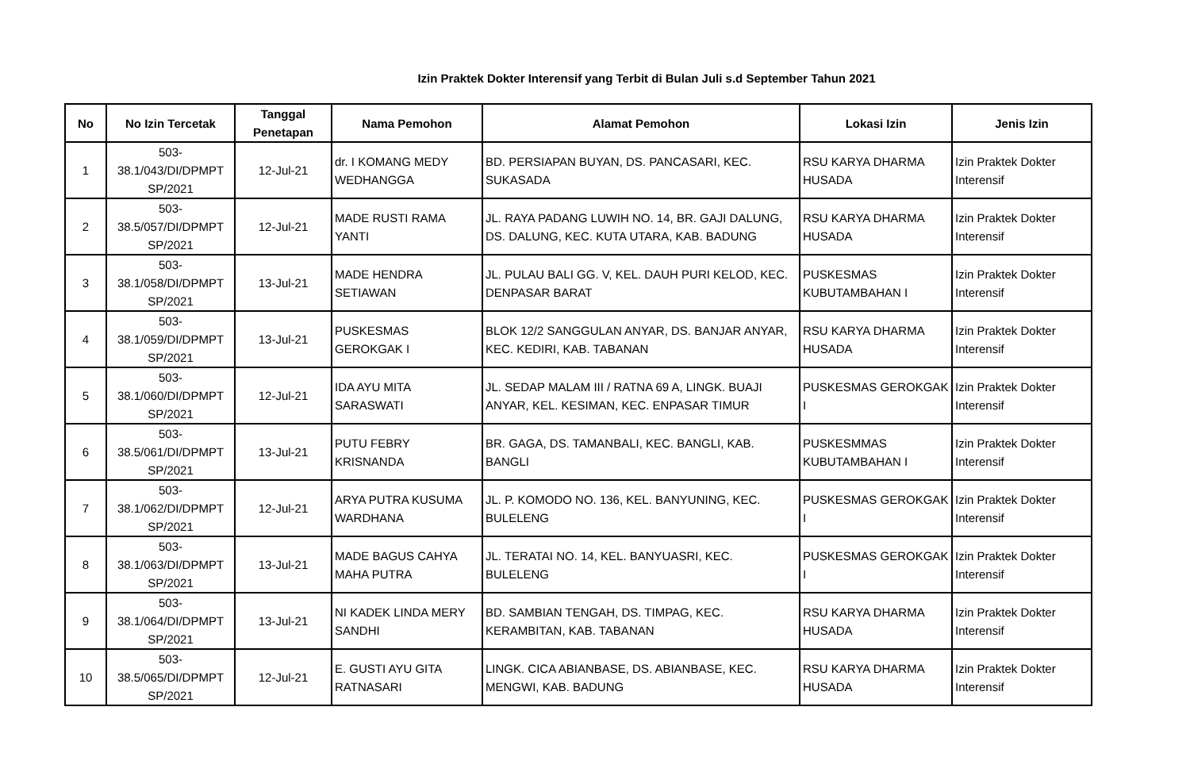Izin Praktek Dokter Interensif yang Terbit di Bulan Juli s.d September Tahun 2021
| No | No Izin Tercetak | Tanggal Penetapan | Nama Pemohon | Alamat Pemohon | Lokasi Izin | Jenis Izin |
| --- | --- | --- | --- | --- | --- | --- |
| 1 | 503-38.1/043/DI/DPMPT SP/2021 | 12-Jul-21 | dr. I KOMANG MEDY WEDHANGGA | BD. PERSIAPAN BUYAN, DS. PANCASARI, KEC. SUKASADA | RSU KARYA DHARMA HUSADA | Izin Praktek Dokter Interensif |
| 2 | 503-38.5/057/DI/DPMPT SP/2021 | 12-Jul-21 | MADE RUSTI RAMA YANTI | JL. RAYA PADANG LUWIH NO. 14, BR. GAJI DALUNG, DS. DALUNG, KEC. KUTA UTARA, KAB. BADUNG | RSU KARYA DHARMA HUSADA | Izin Praktek Dokter Interensif |
| 3 | 503-38.1/058/DI/DPMPT SP/2021 | 13-Jul-21 | MADE HENDRA SETIAWAN | JL. PULAU BALI GG. V, KEL. DAUH PURI KELOD, KEC. DENPASAR BARAT | PUSKESMAS KUBUTAMBAHAN I | Izin Praktek Dokter Interensif |
| 4 | 503-38.1/059/DI/DPMPT SP/2021 | 13-Jul-21 | PUSKESMAS GEROKGAK I | BLOK 12/2 SANGGULAN ANYAR, DS. BANJAR ANYAR, KEC. KEDIRI, KAB. TABANAN | RSU KARYA DHARMA HUSADA | Izin Praktek Dokter Interensif |
| 5 | 503-38.1/060/DI/DPMPT SP/2021 | 12-Jul-21 | IDA AYU MITA SARASWATI | JL. SEDAP MALAM III / RATNA 69 A, LINGK. BUAJI ANYAR, KEL. KESIMAN, KEC. ENPASAR TIMUR | PUSKESMAS GEROKGAK I | Izin Praktek Dokter Interensif |
| 6 | 503-38.5/061/DI/DPMPT SP/2021 | 13-Jul-21 | PUTU FEBRY KRISNANDA | BR. GAGA, DS. TAMANBALI, KEC. BANGLI, KAB. BANGLI | PUSKESMMAS KUBUTAMBAHAN I | Izin Praktek Dokter Interensif |
| 7 | 503-38.1/062/DI/DPMPT SP/2021 | 12-Jul-21 | ARYA PUTRA KUSUMA WARDHANA | JL. P. KOMODO NO. 136, KEL. BANYUNING, KEC. BULELENG | PUSKESMAS GEROKGAK I | Izin Praktek Dokter Interensif |
| 8 | 503-38.1/063/DI/DPMPT SP/2021 | 13-Jul-21 | MADE BAGUS CAHYA MAHA PUTRA | JL. TERATAI NO. 14, KEL. BANYUASRI, KEC. BULELENG | PUSKESMAS GEROKGAK I | Izin Praktek Dokter Interensif |
| 9 | 503-38.1/064/DI/DPMPT SP/2021 | 13-Jul-21 | NI KADEK LINDA MERY SANDHI | BD. SAMBIAN TENGAH, DS. TIMPAG, KEC. KERAMBITAN, KAB. TABANAN | RSU KARYA DHARMA HUSADA | Izin Praktek Dokter Interensif |
| 10 | 503-38.5/065/DI/DPMPT SP/2021 | 12-Jul-21 | E. GUSTI AYU GITA RATNASARI | LINGK. CICA ABIANBASE, DS. ABIANBASE, KEC. MENGWI, KAB. BADUNG | RSU KARYA DHARMA HUSADA | Izin Praktek Dokter Interensif |